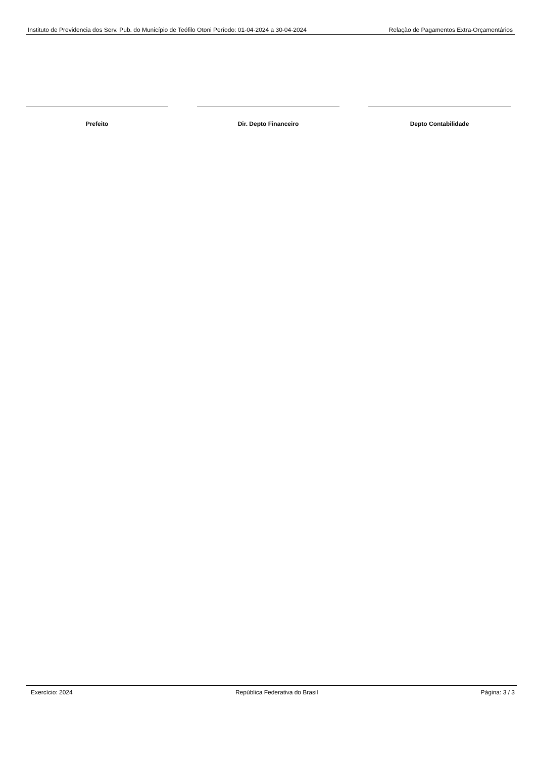Instituto de Previdencia dos Serv. Pub. do Município de Teófilo Otoni Período: 01-04-2024 a 30-04-2024 Relação de Pagamentos Extra-Orçamentários
Prefeito Dir. Depto Financeiro Depto Contabilidade
Exercício: 2024 República Federativa do Brasil Página: 3 / 3